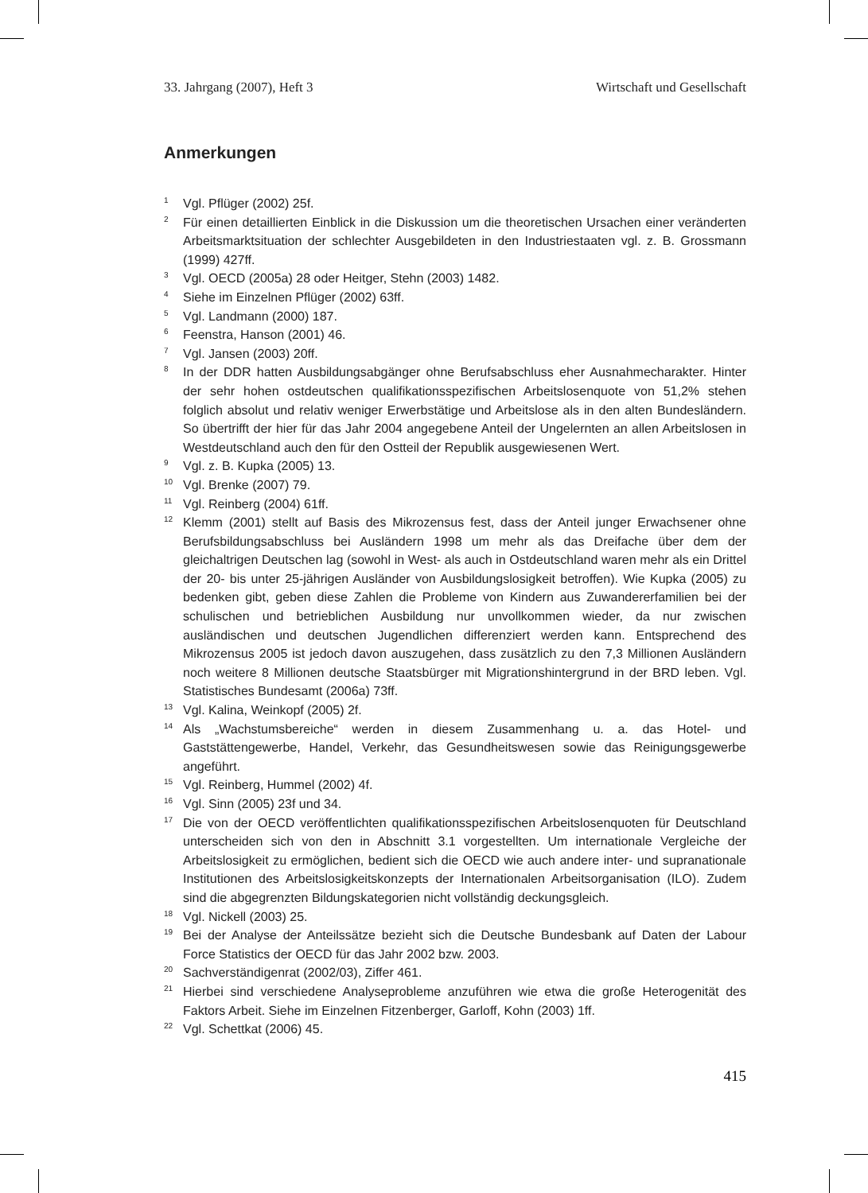33. Jahrgang (2007), Heft 3 Wirtschaft und Gesellschaft
Anmerkungen
<sup>1</sup> Vgl. Pflüger (2002) 25f.
<sup>2</sup> Für einen detaillierten Einblick in die Diskussion um die theoretischen Ursachen einer veränderten Arbeitsmarktsituation der schlechter Ausgebildeten in den Industriestaaten vgl. z. B. Grossmann (1999) 427ff.
<sup>3</sup> Vgl. OECD (2005a) 28 oder Heitger, Stehn (2003) 1482.
<sup>4</sup> Siehe im Einzelnen Pflüger (2002) 63ff.
<sup>5</sup> Vgl. Landmann (2000) 187.
<sup>6</sup> Feenstra, Hanson (2001) 46.
<sup>7</sup> Vgl. Jansen (2003) 20ff.
<sup>8</sup> In der DDR hatten Ausbildungsabgänger ohne Berufsabschluss eher Ausnahmecharakter. Hinter der sehr hohen ostdeutschen qualifikationsspezifischen Arbeitslosenquote von 51,2% stehen folglich absolut und relativ weniger Erwerbstätige und Arbeitslose als in den alten Bundesländern. So übertrifft der hier für das Jahr 2004 angegebene Anteil der Ungelernten an allen Arbeitslosen in Westdeutschland auch den für den Ostteil der Republik ausgewiesenen Wert.
<sup>9</sup> Vgl. z. B. Kupka (2005) 13.
<sup>10</sup> Vgl. Brenke (2007) 79.
<sup>11</sup> Vgl. Reinberg (2004) 61ff.
<sup>12</sup> Klemm (2001) stellt auf Basis des Mikrozensus fest, dass der Anteil junger Erwachsener ohne Berufsbildungsabschluss bei Ausländern 1998 um mehr als das Dreifache über dem der gleichaltrigen Deutschen lag (sowohl in West- als auch in Ostdeutschland waren mehr als ein Drittel der 20- bis unter 25-jährigen Ausländer von Ausbildungslosigkeit betroffen). Wie Kupka (2005) zu bedenken gibt, geben diese Zahlen die Probleme von Kindern aus Zuwandererfamilien bei der schulischen und betrieblichen Ausbildung nur unvollkommen wieder, da nur zwischen ausländischen und deutschen Jugendlichen differenziert werden kann. Entsprechend des Mikrozensus 2005 ist jedoch davon auszugehen, dass zusätzlich zu den 7,3 Millionen Ausländern noch weitere 8 Millionen deutsche Staatsbürger mit Migrationshintergrund in der BRD leben. Vgl. Statistisches Bundesamt (2006a) 73ff.
<sup>13</sup> Vgl. Kalina, Weinkopf (2005) 2f.
<sup>14</sup> Als „Wachstumsbereiche“ werden in diesem Zusammenhang u. a. das Hotel- und Gaststättengewerbe, Handel, Verkehr, das Gesundheitswesen sowie das Reinigungsgewerbe angeführt.
<sup>15</sup> Vgl. Reinberg, Hummel (2002) 4f.
<sup>16</sup> Vgl. Sinn (2005) 23f und 34.
<sup>17</sup> Die von der OECD veröffentlichten qualifikationsspezifischen Arbeitslosenquoten für Deutschland unterscheiden sich von den in Abschnitt 3.1 vorgestellten. Um internationale Vergleiche der Arbeitslosigkeit zu ermöglichen, bedient sich die OECD wie auch andere inter- und supranationale Institutionen des Arbeitslosigkeitskonzepts der Internationalen Arbeitsorganisation (ILO). Zudem sind die abgegrenzten Bildungskategorien nicht vollständig deckungsgleich.
<sup>18</sup> Vgl. Nickell (2003) 25.
<sup>19</sup> Bei der Analyse der Anteilssätze bezieht sich die Deutsche Bundesbank auf Daten der Labour Force Statistics der OECD für das Jahr 2002 bzw. 2003.
<sup>20</sup> Sachverständigenrat (2002/03), Ziffer 461.
<sup>21</sup> Hierbei sind verschiedene Analyseprobleme anzuführen wie etwa die große Heterogenität des Faktors Arbeit. Siehe im Einzelnen Fitzenberger, Garloff, Kohn (2003) 1ff.
<sup>22</sup> Vgl. Schettkat (2006) 45.
415